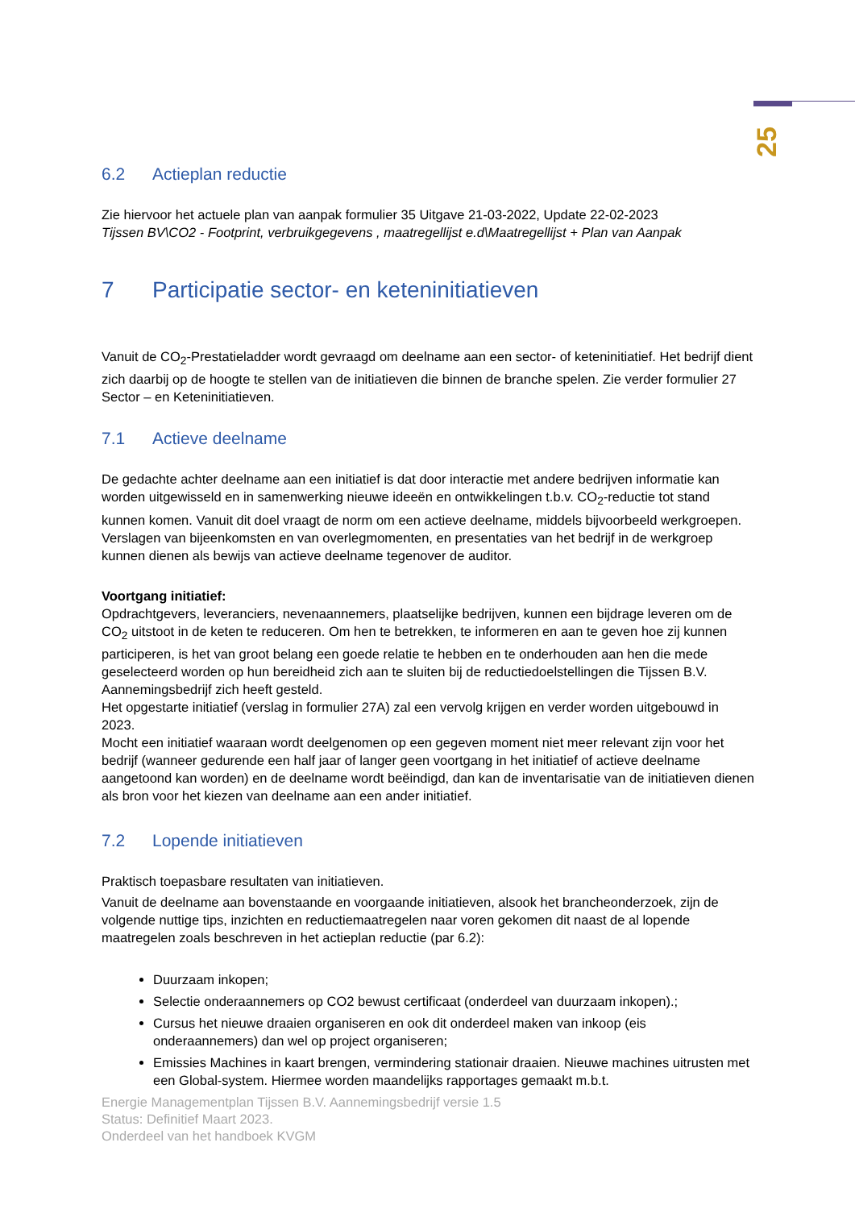25
6.2 Actieplan reductie
Zie hiervoor het actuele plan van aanpak formulier 35 Uitgave 21-03-2022, Update 22-02-2023
Tijssen BV\CO2 - Footprint, verbruikgegevens , maatregellijst e.d\Maatregellijst + Plan van Aanpak
7 Participatie sector- en keteninitiatieven
Vanuit de CO<sub>2</sub>-Prestatieladder wordt gevraagd om deelname aan een sector- of keteninitiatief. Het bedrijf dient zich daarbij op de hoogte te stellen van de initiatieven die binnen de branche spelen. Zie verder formulier 27 Sector – en Keteninitiatieven.
7.1 Actieve deelname
De gedachte achter deelname aan een initiatief is dat door interactie met andere bedrijven informatie kan worden uitgewisseld en in samenwerking nieuwe ideeën en ontwikkelingen t.b.v. CO<sub>2</sub>-reductie tot stand kunnen komen. Vanuit dit doel vraagt de norm om een actieve deelname, middels bijvoorbeeld werkgroepen. Verslagen van bijeenkomsten en van overlegmomenten, en presentaties van het bedrijf in de werkgroep kunnen dienen als bewijs van actieve deelname tegenover de auditor.
Voortgang initiatief:
Opdrachtgevers, leveranciers, nevenaannemers, plaatselijke bedrijven, kunnen een bijdrage leveren om de CO<sub>2</sub> uitstoot in de keten te reduceren. Om hen te betrekken, te informeren en aan te geven hoe zij kunnen participeren, is het van groot belang een goede relatie te hebben en te onderhouden aan hen die mede geselecteerd worden op hun bereidheid zich aan te sluiten bij de reductiedoelstellingen die Tijssen B.V. Aannemingsbedrijf zich heeft gesteld.
Het opgestarte initiatief (verslag in formulier 27A) zal een vervolg krijgen en verder worden uitgebouwd in 2023.
Mocht een initiatief waaraan wordt deelgenomen op een gegeven moment niet meer relevant zijn voor het bedrijf (wanneer gedurende een half jaar of langer geen voortgang in het initiatief of actieve deelname aangetoond kan worden) en de deelname wordt beëindigd, dan kan de inventarisatie van de initiatieven dienen als bron voor het kiezen van deelname aan een ander initiatief.
7.2 Lopende initiatieven
Praktisch toepasbare resultaten van initiatieven.
Vanuit de deelname aan bovenstaande en voorgaande initiatieven, alsook het brancheonderzoek, zijn de volgende nuttige tips, inzichten en reductiemaatregelen naar voren gekomen dit naast de al lopende maatregelen zoals beschreven in het actieplan reductie (par 6.2):
Duurzaam inkopen;
Selectie onderaannemers op CO2 bewust certificaat (onderdeel van duurzaam inkopen).;
Cursus het nieuwe draaien organiseren en ook dit onderdeel maken van inkoop (eis onderaannemers) dan wel op project organiseren;
Emissies Machines in kaart brengen, vermindering stationair draaien. Nieuwe machines uitrusten met een Global-system. Hiermee worden maandelijks rapportages gemaakt m.b.t.
Energie Managementplan Tijssen B.V. Aannemingsbedrijf versie 1.5
Status: Definitief Maart 2023.
Onderdeel van het handboek KVGM